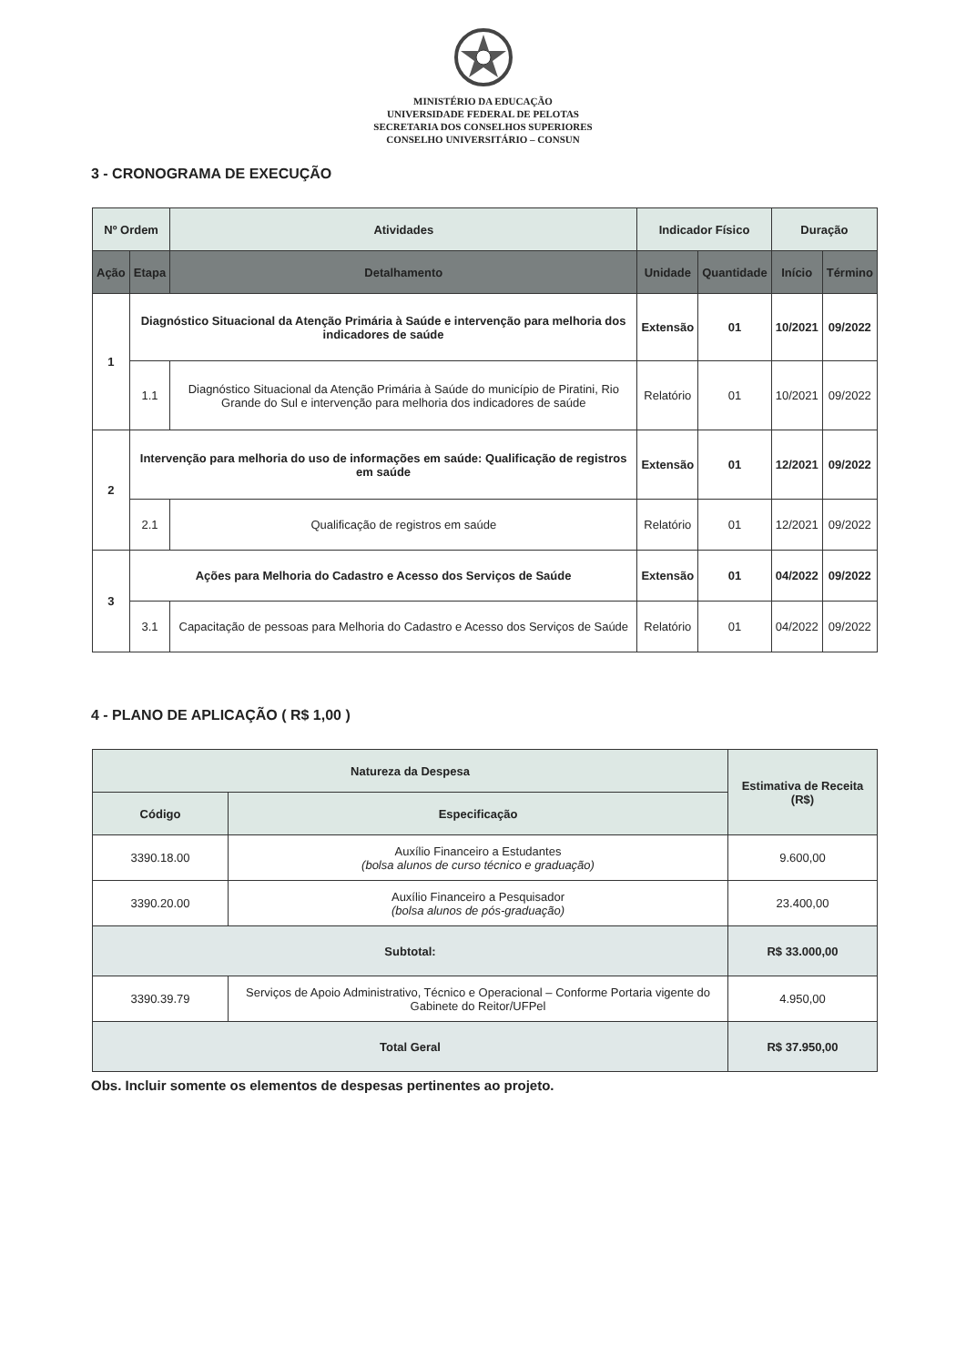MINISTÉRIO DA EDUCAÇÃO
UNIVERSIDADE FEDERAL DE PELOTAS
SECRETARIA DOS CONSELHOS SUPERIORES
CONSELHO UNIVERSITÁRIO – CONSUN
3 - CRONOGRAMA DE EXECUÇÃO
| Nº Ordem | | Atividades | Indicador Físico | | Duração | |
| --- | --- | --- | --- | --- | --- | --- |
| Ação | Etapa | Detalhamento | Unidade | Quantidade | Início | Término |
| 1 | Diagnóstico Situacional da Atenção Primária à Saúde e intervenção para melhoria dos indicadores de saúde | | Extensão | 01 | 10/2021 | 09/2022 |
| | 1.1 | Diagnóstico Situacional da Atenção Primária à Saúde do município de Piratini, Rio Grande do Sul e intervenção para melhoria dos indicadores de saúde | Relatório | 01 | 10/2021 | 09/2022 |
| 2 | Intervenção para melhoria do uso de informações em saúde: Qualificação de registros em saúde | | Extensão | 01 | 12/2021 | 09/2022 |
| | 2.1 | Qualificação de registros em saúde | Relatório | 01 | 12/2021 | 09/2022 |
| 3 | Ações para Melhoria do Cadastro e Acesso dos Serviços de Saúde | | Extensão | 01 | 04/2022 | 09/2022 |
| | 3.1 | Capacitação de pessoas para Melhoria do Cadastro e Acesso dos Serviços de Saúde | Relatório | 01 | 04/2022 | 09/2022 |
4 - PLANO DE APLICAÇÃO ( R$ 1,00 )
| Natureza da Despesa | | Estimativa de Receita (R$) |
| --- | --- | --- |
| Código | Especificação | |
| 3390.18.00 | Auxílio Financeiro a Estudantes (bolsa alunos de curso técnico e graduação) | 9.600,00 |
| 3390.20.00 | Auxílio Financeiro a Pesquisador (bolsa alunos de pós-graduação) | 23.400,00 |
| Subtotal: | | R$ 33.000,00 |
| 3390.39.79 | Serviços de Apoio Administrativo, Técnico e Operacional – Conforme Portaria vigente do Gabinete do Reitor/UFPel | 4.950,00 |
| Total Geral | | R$ 37.950,00 |
Obs. Incluir somente os elementos de despesas pertinentes ao projeto.